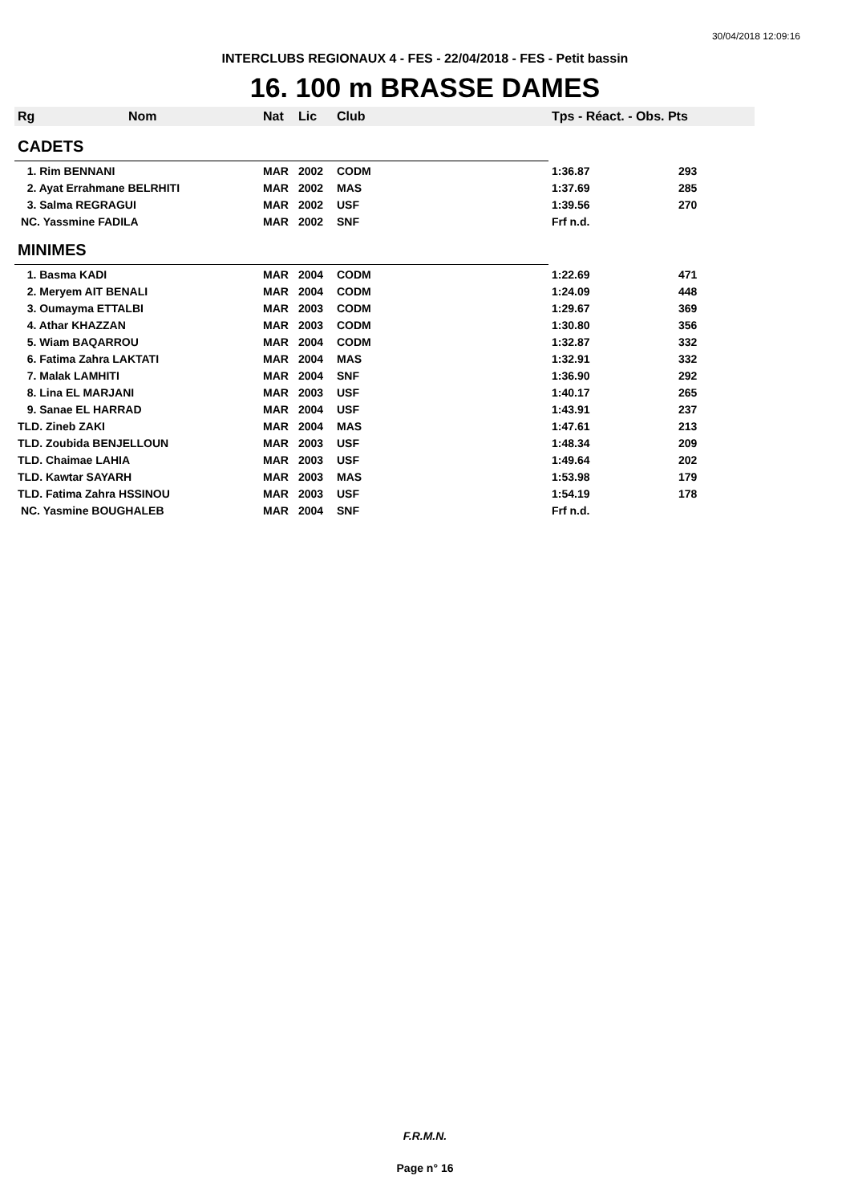30/04/2018 12:09:16
INTERCLUBS REGIONAUX 4 - FES - 22/04/2018 - FES - Petit bassin
16. 100 m BRASSE DAMES
| Rg | Nom | Nat | Lic | Club | Tps - Réact. - Obs. Pts | |
| --- | --- | --- | --- | --- | --- | --- |
| CADETS | | | | | | |
| 1. Rim BENNANI | | MAR | 2002 | CODM | 1:36.87 | 293 |
| 2. Ayat Errahmane BELRHITI | | MAR | 2002 | MAS | 1:37.69 | 285 |
| 3. Salma REGRAGUI | | MAR | 2002 | USF | 1:39.56 | 270 |
| NC. Yassmine FADILA | | MAR | 2002 | SNF | Frf n.d. | |
| MINIMES | | | | | | |
| 1. Basma KADI | | MAR | 2004 | CODM | 1:22.69 | 471 |
| 2. Meryem AIT BENALI | | MAR | 2004 | CODM | 1:24.09 | 448 |
| 3. Oumayma ETTALBI | | MAR | 2003 | CODM | 1:29.67 | 369 |
| 4. Athar KHAZZAN | | MAR | 2003 | CODM | 1:30.80 | 356 |
| 5. Wiam BAQARROU | | MAR | 2004 | CODM | 1:32.87 | 332 |
| 6. Fatima Zahra LAKTATI | | MAR | 2004 | MAS | 1:32.91 | 332 |
| 7. Malak LAMHITI | | MAR | 2004 | SNF | 1:36.90 | 292 |
| 8. Lina EL MARJANI | | MAR | 2003 | USF | 1:40.17 | 265 |
| 9. Sanae EL HARRAD | | MAR | 2004 | USF | 1:43.91 | 237 |
| TLD. Zineb ZAKI | | MAR | 2004 | MAS | 1:47.61 | 213 |
| TLD. Zoubida BENJELLOUN | | MAR | 2003 | USF | 1:48.34 | 209 |
| TLD. Chaimae LAHIA | | MAR | 2003 | USF | 1:49.64 | 202 |
| TLD. Kawtar SAYARH | | MAR | 2003 | MAS | 1:53.98 | 179 |
| TLD. Fatima Zahra HSSINOU | | MAR | 2003 | USF | 1:54.19 | 178 |
| NC. Yasmine BOUGHALEB | | MAR | 2004 | SNF | Frf n.d. | |
F.R.M.N.
Page n° 16